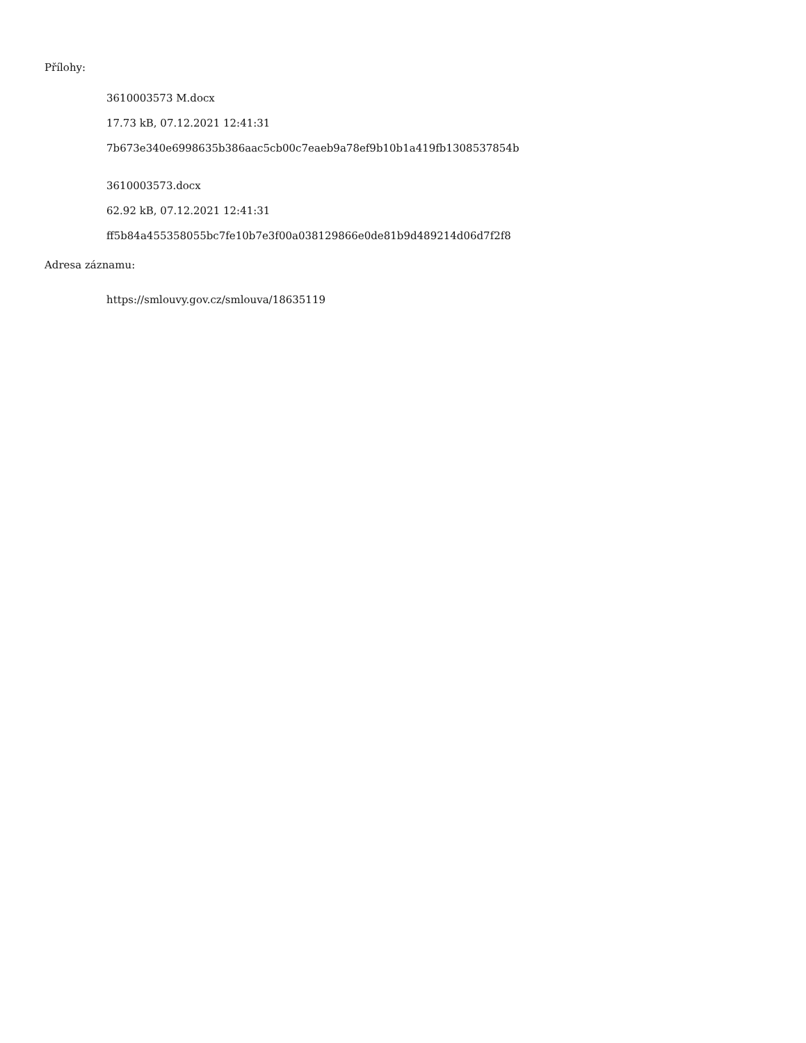Přílohy:
3610003573 M.docx
17.73 kB, 07.12.2021 12:41:31
7b673e340e6998635b386aac5cb00c7eaeb9a78ef9b10b1a419fb1308537854b
3610003573.docx
62.92 kB, 07.12.2021 12:41:31
ff5b84a455358055bc7fe10b7e3f00a038129866e0de81b9d489214d06d7f2f8
Adresa záznamu:
https://smlouvy.gov.cz/smlouva/18635119